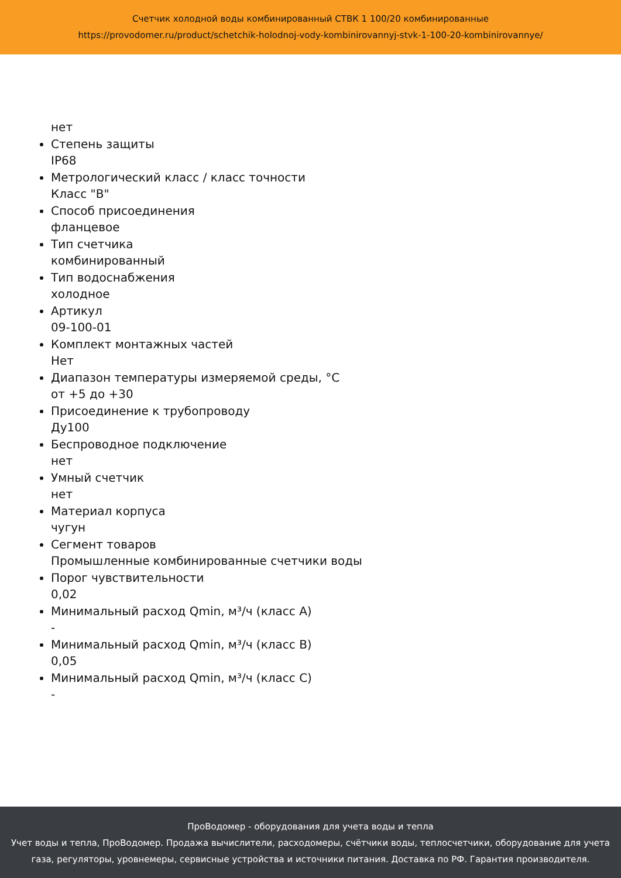Счетчик холодной воды комбинированный СТВК 1 100/20 комбинированные
https://provodomer.ru/product/schetchik-holodnoj-vody-kombinirovannyj-stvk-1-100-20-kombinirovannye/
нет
Степень защиты
IP68
Метрологический класс / класс точности
Класс "B"
Способ присоединения
фланцевое
Тип счетчика
комбинированный
Тип водоснабжения
холодное
Артикул
09-100-01
Комплект монтажных частей
Нет
Диапазон температуры измеряемой среды, °C
от +5 до +30
Присоединение к трубопроводу
Ду100
Беспроводное подключение
нет
Умный счетчик
нет
Материал корпуса
чугун
Сегмент товаров
Промышленные комбинированные счетчики воды
Порог чувствительности
0,02
Минимальный расход Qmin, м³/ч (класс A)
-
Минимальный расход Qmin, м³/ч (класс B)
0,05
Минимальный расход Qmin, м³/ч (класс C)
-
ПроВодомер - оборудования для учета воды и тепла
Учет воды и тепла, ПроВодомер. Продажа вычислители, расходомеры, счётчики воды, теплосчетчики, оборудование для учета газа, регуляторы, уровнемеры, сервисные устройства и источники питания. Доставка по РФ. Гарантия производителя.